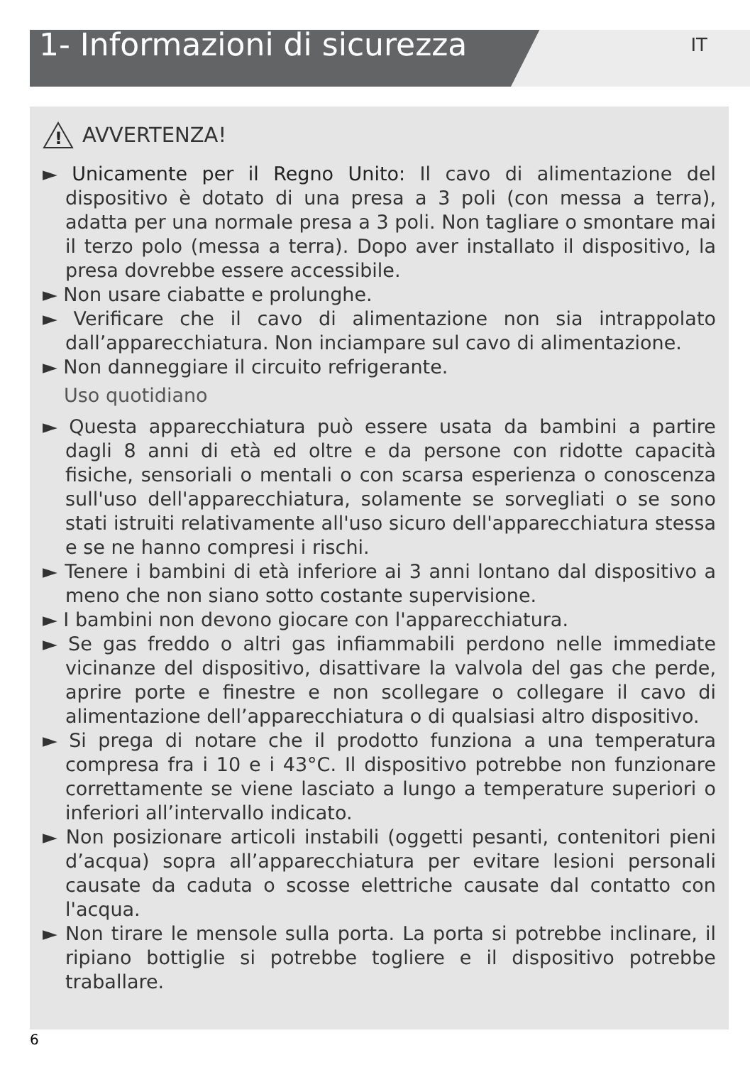1- Informazioni di sicurezza
IT
!
AVVERTENZA!
► Unicamente per il Regno Unito: Il cavo di alimentazione del dispositivo è dotato di una presa a 3 poli (con messa a terra), adatta per una normale presa a 3 poli. Non tagliare o smontare mai il terzo polo (messa a terra). Dopo aver installato il dispositivo, la presa dovrebbe essere accessibile.
► Non usare ciabatte e prolunghe.
► Verificare che il cavo di alimentazione non sia intrappolato dall’apparecchiatura. Non inciampare sul cavo di alimentazione.
► Non danneggiare il circuito refrigerante.
Uso quotidiano
► Questa apparecchiatura può essere usata da bambini a partire dagli 8 anni di età ed oltre e da persone con ridotte capacità fisiche, sensoriali o mentali o con scarsa esperienza o conoscenza sull'uso dell'apparecchiatura, solamente se sorvegliati o se sono stati istruiti relativamente all'uso sicuro dell'apparecchiatura stessa e se ne hanno compresi i rischi.
► Tenere i bambini di età inferiore ai 3 anni lontano dal dispositivo a meno che non siano sotto costante supervisione.
► I bambini non devono giocare con l'apparecchiatura.
► Se gas freddo o altri gas infiammabili perdono nelle immediate vicinanze del dispositivo, disattivare la valvola del gas che perde, aprire porte e finestre e non scollegare o collegare il cavo di alimentazione dell’apparecchiatura o di qualsiasi altro dispositivo.
► Si prega di notare che il prodotto funziona a una temperatura compresa fra i 10 e i 43°C. Il dispositivo potrebbe non funzionare correttamente se viene lasciato a lungo a temperature superiori o inferiori all’intervallo indicato.
► Non posizionare articoli instabili (oggetti pesanti, contenitori pieni d’acqua) sopra all’apparecchiatura per evitare lesioni personali causate da caduta o scosse elettriche causate dal contatto con l'acqua.
► Non tirare le mensole sulla porta. La porta si potrebbe inclinare, il ripiano bottiglie si potrebbe togliere e il dispositivo potrebbe traballare.
6